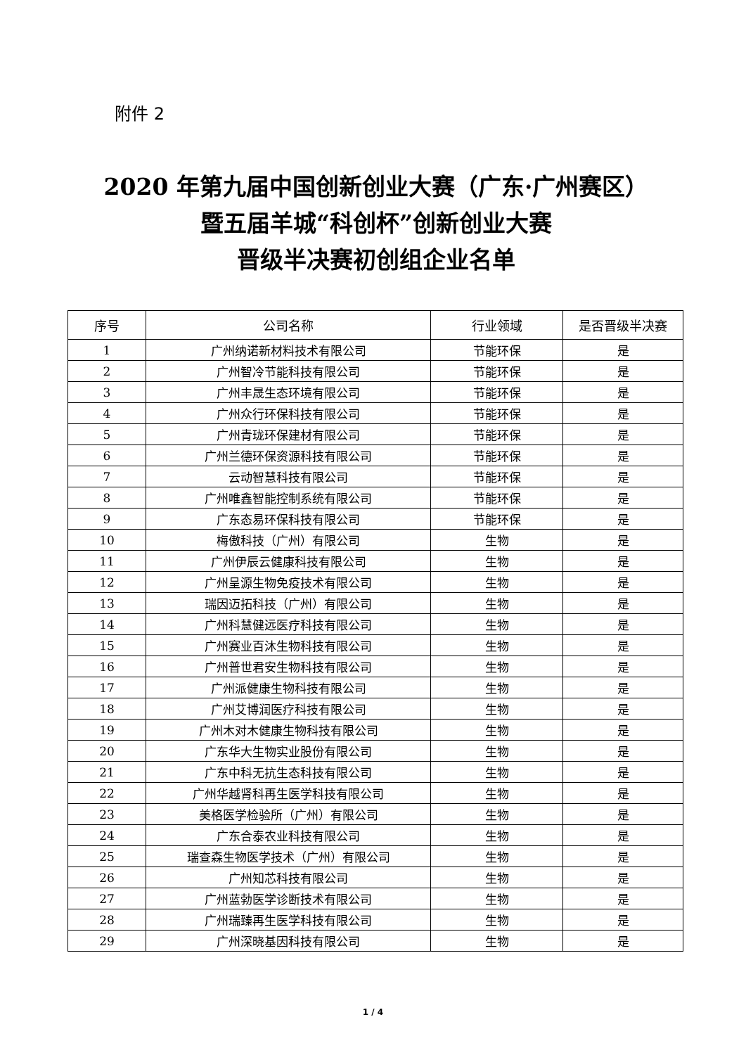附件 2
2020 年第九届中国创新创业大赛（广东·广州赛区）暨五届羊城“科创杯”创新创业大赛
晋级半决赛初创组企业名单
| 序号 | 公司名称 | 行业领域 | 是否晋级半决赛 |
| --- | --- | --- | --- |
| 1 | 广州纳诺新材料技术有限公司 | 节能环保 | 是 |
| 2 | 广州智冷节能科技有限公司 | 节能环保 | 是 |
| 3 | 广州丰晟生态环境有限公司 | 节能环保 | 是 |
| 4 | 广州众行环保科技有限公司 | 节能环保 | 是 |
| 5 | 广州青珑环保建材有限公司 | 节能环保 | 是 |
| 6 | 广州兰德环保资源科技有限公司 | 节能环保 | 是 |
| 7 | 云动智慧科技有限公司 | 节能环保 | 是 |
| 8 | 广州唯鑫智能控制系统有限公司 | 节能环保 | 是 |
| 9 | 广东态易环保科技有限公司 | 节能环保 | 是 |
| 10 | 梅傲科技（广州）有限公司 | 生物 | 是 |
| 11 | 广州伊辰云健康科技有限公司 | 生物 | 是 |
| 12 | 广州呈源生物免疫技术有限公司 | 生物 | 是 |
| 13 | 瑞因迈拓科技（广州）有限公司 | 生物 | 是 |
| 14 | 广州科慧健远医疗科技有限公司 | 生物 | 是 |
| 15 | 广州赛业百沐生物科技有限公司 | 生物 | 是 |
| 16 | 广州普世君安生物科技有限公司 | 生物 | 是 |
| 17 | 广州派健康生物科技有限公司 | 生物 | 是 |
| 18 | 广州艾博润医疗科技有限公司 | 生物 | 是 |
| 19 | 广州木对木健康生物科技有限公司 | 生物 | 是 |
| 20 | 广东华大生物实业股份有限公司 | 生物 | 是 |
| 21 | 广东中科无抗生态科技有限公司 | 生物 | 是 |
| 22 | 广州华越肾科再生医学科技有限公司 | 生物 | 是 |
| 23 | 美格医学检验所（广州）有限公司 | 生物 | 是 |
| 24 | 广东合泰农业科技有限公司 | 生物 | 是 |
| 25 | 瑞查森生物医学技术（广州）有限公司 | 生物 | 是 |
| 26 | 广州知芯科技有限公司 | 生物 | 是 |
| 27 | 广州蓝勃医学诊断技术有限公司 | 生物 | 是 |
| 28 | 广州瑞臻再生医学科技有限公司 | 生物 | 是 |
| 29 | 广州深晓基因科技有限公司 | 生物 | 是 |
1 / 4